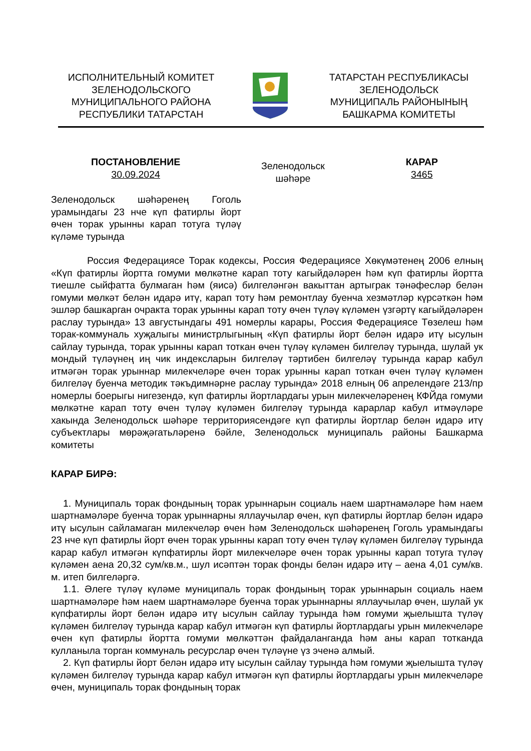ИСПОЛНИТЕЛЬНЫЙ КОМИТЕТ
ЗЕЛЕНОДОЛЬСКОГО
МУНИЦИПАЛЬНОГО РАЙОНА
РЕСПУБЛИКИ ТАТАРСТАН
ТАТАРСТАН РЕСПУБЛИКАСЫ
ЗЕЛЕНОДОЛЬСК
МУНИЦИПАЛЬ РАЙОНЫНЫҢ
БАШКАРМА КОМИТЕТЫ
ПОСТАНОВЛЕНИЕ
30.09.2024
Зеленодольск
шәһәре
КАРАР
3465
Зеленодольск шәһәренең Гоголь урамындагы 23 нче күп фатирлы йорт өчен торак урынны карап тотуга түләү күләме турында
Россия Федерациясе Торак кодексы, Россия Федерациясе Хөкүмәтенең 2006 елның «Күп фатирлы йортта гомуми мөлкәтне карап тоту кагыйдәләрен һәм күп фатирлы йортта тиешле сыйфатта булмаган һәм (яисә) билгеләнгән вакыттан артыграк тәнәфесләр белән гомуми мөлкәт белән идарә итү, карап тоту һәм ремонтлау буенча хезмәтләр күрсәткән һәм эшләр башкарган очракта торак урынны карап тоту өчен түләү күләмен үзгәртү кагыйдәләрен раслау турында» 13 августындагы 491 номерлы карары, Россия Федерациясе Төзелеш һәм торак-коммуналь хуҗалыгы министрлыгының «Күп фатирлы йорт белән идарә итү ысулын сайлау турында, торак урынны карап тоткан өчен түләү күләмен билгеләү турында, шулай ук мондый түләүнең иң чик индексларын билгеләү тәртибен билгеләү турында карар кабул итмәгән торак урыннар милекчеләре өчен торак урынны карап тоткан өчен түләү күләмен билгеләү буенча методик тәкъдимнәрне раслау турында» 2018 елның 06 апрелендәге 213/пр номерлы боерыгы нигезендә, күп фатирлы йортлардагы урын милекчеләренең КФЙда гомуми мөлкәтне карап тоту өчен түләү күләмен билгеләү турында карарлар кабул итмәүләре хакында Зеленодольск шәһәре территориясендәге күп фатирлы йортлар белән идарә итү субъектлары мөрәҗәгатьләренә бәйле, Зеленодольск муниципаль районы Башкарма комитеты
КАРАР БИРӘ:
1. Муниципаль торак фондының торак урыннарын социаль наем шартнамәләре һәм наем шартнамәләре буенча торак урыннарны яллаучылар өчен, күп фатирлы йортлар белән идарә итү ысулын сайламаган милекчеләр өчен һәм Зеленодольск шәһәренең Гоголь урамындагы 23 нче күп фатирлы йорт өчен торак урынны карап тоту өчен түләү күләмен билгеләү турында карар кабул итмәгән күпфатирлы йорт милекчеләре өчен торак урынны карап тотуга түләү күләмен аена 20,32 сум/кв.м., шул исәптән торак фонды белән идарә итү – аена 4,01 сум/кв. м. итеп билгеләргә.
1.1. Әлеге түләү күләме муниципаль торак фондының торак урыннарын социаль наем шартнамәләре һәм наем шартнамәләре буенча торак урыннарны яллаучылар өчен, шулай ук күпфатирлы йорт белән идарә итү ысулын сайлау турында һәм гомуми җыелышта түләү күләмен билгеләү турында карар кабул итмәгән күп фатирлы йортлардагы урын милекчеләре өчен күп фатирлы йортта гомуми мөлкәттән файдаланганда һәм аны карап тотканда кулланыла торган коммуналь ресурслар өчен түләүне үз эченә алмый.
2. Күп фатирлы йорт белән идарә итү ысулын сайлау турында һәм гомуми җыелышта түләү күләмен билгеләү турында карар кабул итмәгән күп фатирлы йортлардагы урын милекчеләре өчен, муниципаль торак фондының торак